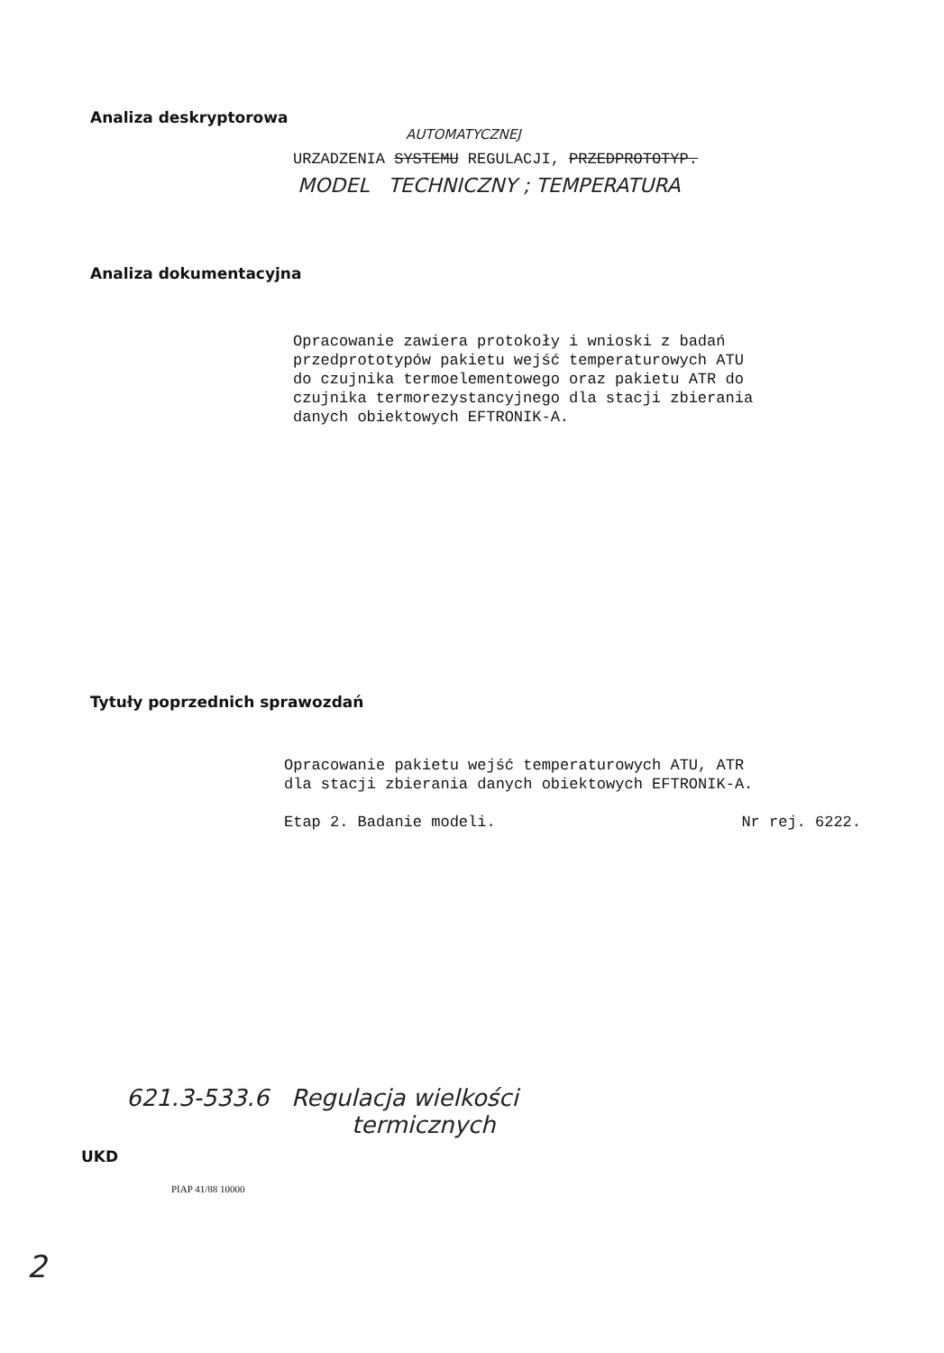Analiza deskryptorowa
AUTOMATYCZNEJ
URZADZENIA SYSTEMU REGULACJI, PRZEDPROTOTYP.
MODEL TECHNICZNY ; TEMPERATURA
Analiza dokumentacyjna
Opracowanie zawiera protokoły i wnioski z badań
przedprototypów pakietu wejść temperaturowych ATU
do czujnika termoelementowego oraz pakietu ATR do
czujnika termorezystancyjnego dla stacji zbierania
danych obiektowych EFTRONIK-A.
Tytuły poprzednich sprawozdań
Opracowanie pakietu wejść temperaturowych ATU, ATR
dla stacji zbierania danych obiektowych EFTRONIK-A.
Etap 2. Badanie modeli. Nr rej. 6222.
621.3-533.6 Regulacja wielkości
termicznych
UKD
PIAP 41/88 10000
2